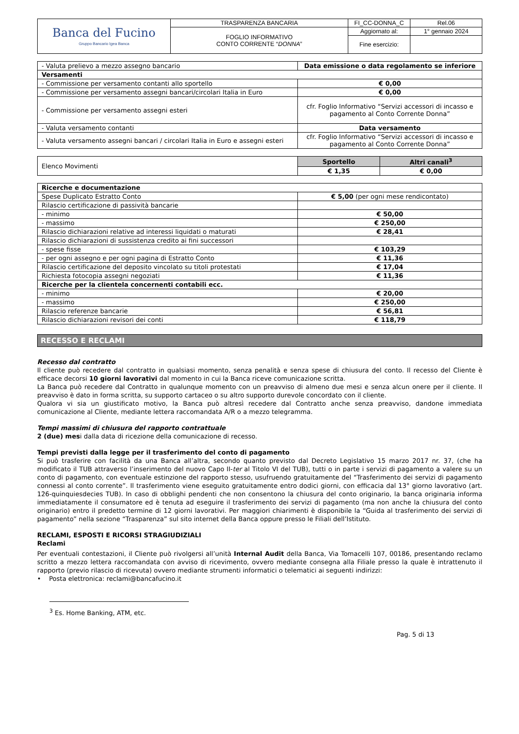| Banca del Fucino Gruppo Bancario Igea Banca | TRASPARENZA BANCARIA | FI_CC-DONNA_C | Rel.06 |
| | FOGLIO INFORMATIVO CONTO CORRENTE “ DONNA ” | Aggiornato al: | 1° gennaio 2024 |
| | | Fine esercizio: | |
| - Valuta prelievo a mezzo assegno bancario | Data emissione o data regolamento se inferiore |
| Versamenti | |
| - Commissione per versamento contanti allo sportello | € 0,00 |
| - Commissione per versamento assegni bancari/circolari Italia in Euro | € 0,00 |
| - Commissione per versamento assegni esteri | cfr. Foglio Informativo “Servizi accessori di incasso e pagamento al Conto Corrente Donna” |
| - Valuta versamento contanti | Data versamento |
| - Valuta versamento assegni bancari / circolari Italia in Euro e assegni esteri | cfr. Foglio Informativo “Servizi accessori di incasso e pagamento al Conto Corrente Donna” |
| Elenco Movimenti | Sportello | Altri canali<sup>3</sup> |
| | € 1,35 | € 0,00 |
| Ricerche e documentazione | |
| Spese Duplicato Estratto Conto | € 5,00 (per ogni mese rendicontato) |
| Rilascio certificazione di passività bancarie | |
| - minimo | € 50,00 |
| - massimo | € 250,00 |
| Rilascio dichiarazioni relative ad interessi liquidati o maturati | € 28,41 |
| Rilascio dichiarazioni di sussistenza credito ai fini successori | |
| - spese fisse | € 103,29 |
| - per ogni assegno e per ogni pagina di Estratto Conto | € 11,36 |
| Rilascio certificazione del deposito vincolato su titoli protestati | € 17,04 |
| Richiesta fotocopia assegni negoziati | € 11,36 |
| Ricerche per la clientela concernenti contabili ecc. | |
| - minimo | € 20,00 |
| - massimo | € 250,00 |
| Rilascio referenze bancarie | € 56,81 |
| Rilascio dichiarazioni revisori dei conti | € 118,79 |
RECESSO E RECLAMI
Recesso dal contratto
Il cliente può recedere dal contratto in qualsiasi momento, senza penalità e senza spese di chiusura del conto. Il recesso del Cliente è efficace decorsi 10 giorni lavorativi dal momento in cui la Banca riceve comunicazione scritta.
La Banca può recedere dal Contratto in qualunque momento con un preavviso di almeno due mesi e senza alcun onere per il cliente. Il preavviso è dato in forma scritta, su supporto cartaceo o su altro supporto durevole concordato con il cliente.
Qualora vi sia un giustificato motivo, la Banca può altresì recedere dal Contratto anche senza preavviso, dandone immediata comunicazione al Cliente, mediante lettera raccomandata A/R o a mezzo telegramma.
Tempi massimi di chiusura del rapporto contrattuale
2 (due) mesi dalla data di ricezione della comunicazione di recesso.
Tempi previsti dalla legge per il trasferimento del conto di pagamento
Si può trasferire con facilità da una Banca all’altra, secondo quanto previsto dal Decreto Legislativo 15 marzo 2017 nr. 37, (che ha modificato il TUB attraverso l’inserimento del nuovo Capo II-ter al Titolo VI del TUB), tutti o in parte i servizi di pagamento a valere su un conto di pagamento, con eventuale estinzione del rapporto stesso, usufruendo gratuitamente del “Trasferimento dei servizi di pagamento connessi al conto corrente”. Il trasferimento viene eseguito gratuitamente entro dodici giorni, con efficacia dal 13° giorno lavorativo (art. 126-quinquiesdecies TUB). In caso di obblighi pendenti che non consentono la chiusura del conto originario, la banca originaria informa immediatamente il consumatore ed è tenuta ad eseguire il trasferimento dei servizi di pagamento (ma non anche la chiusura del conto originario) entro il predetto termine di 12 giorni lavorativi. Per maggiori chiarimenti è disponibile la “Guida al trasferimento dei servizi di pagamento” nella sezione “Trasparenza” sul sito internet della Banca oppure presso le Filiali dell’Istituto.
RECLAMI, ESPOSTI E RICORSI STRAGIUDIZIALI
Reclami
Per eventuali contestazioni, il Cliente può rivolgersi all’unità Internal Audit della Banca, Via Tomacelli 107, 00186, presentando reclamo scritto a mezzo lettera raccomandata con avviso di ricevimento, ovvero mediante consegna alla Filiale presso la quale è intrattenuto il rapporto (previo rilascio di ricevuta) ovvero mediante strumenti informatici o telematici ai seguenti indirizzi:
• Posta elettronica: reclami@bancafucino.it
<sup>3</sup> Es. Home Banking, ATM, etc.
Pag. 5 di 13